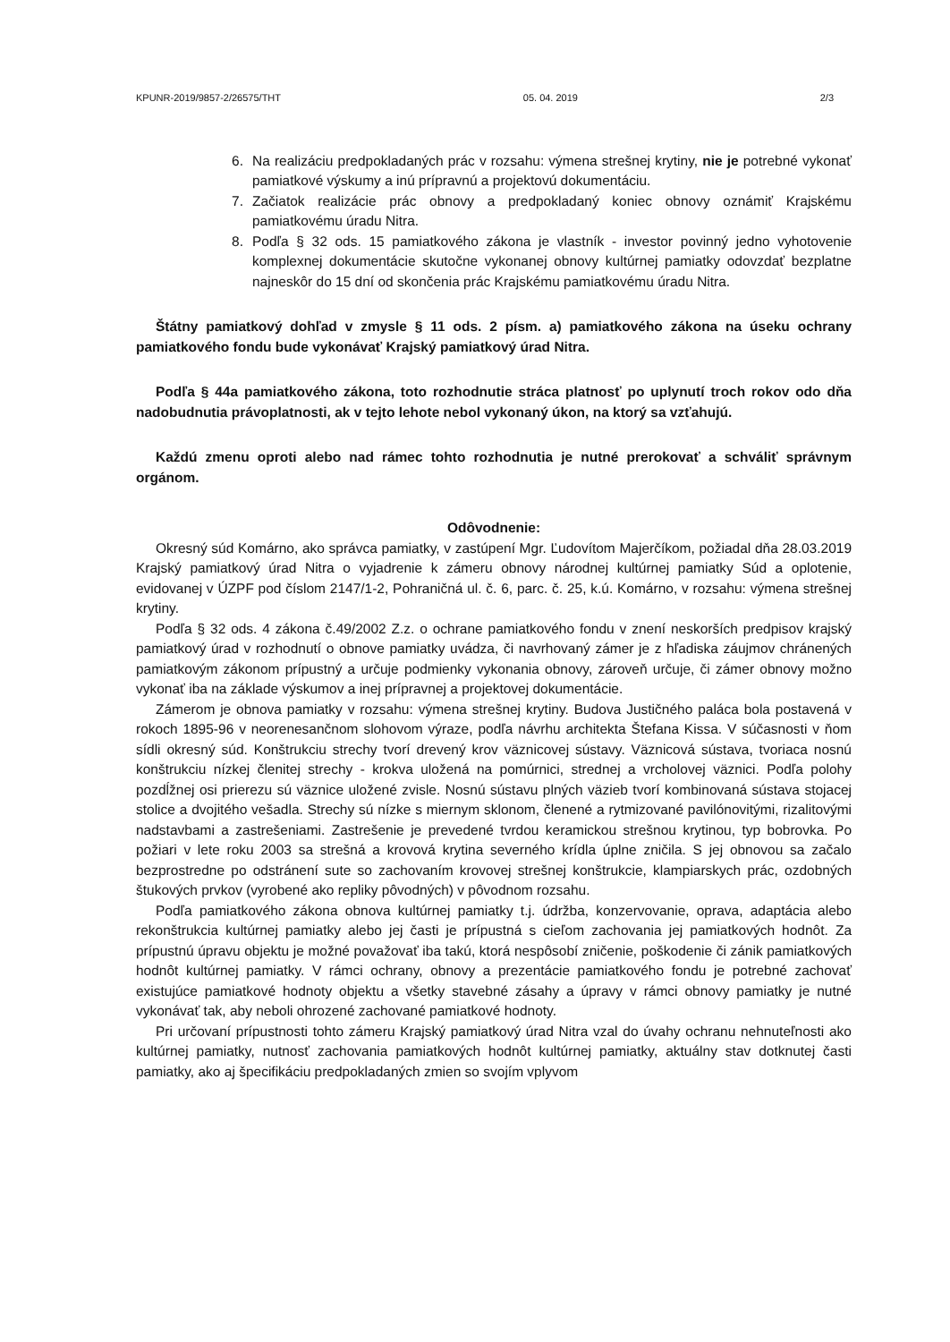KPUNR-2019/9857-2/26575/THT 05. 04. 2019 2/3
6. Na realizáciu predpokladaných prác v rozsahu: výmena strešnej krytiny, nie je potrebné vykonať pamiatkové výskumy a inú prípravnú a projektovú dokumentáciu.
7. Začiatok realizácie prác obnovy a predpokladaný koniec obnovy oznámiť Krajskému pamiatkovému úradu Nitra.
8. Podľa § 32 ods. 15 pamiatkového zákona je vlastník - investor povinný jedno vyhotovenie komplexnej dokumentácie skutočne vykonanej obnovy kultúrnej pamiatky odovzdať bezplatne najneskôr do 15 dní od skončenia prác Krajskému pamiatkovému úradu Nitra.
Štátny pamiatkový dohľad v zmysle § 11 ods. 2 písm. a) pamiatkového zákona na úseku ochrany pamiatkového fondu bude vykonávať Krajský pamiatkový úrad Nitra.
Podľa § 44a pamiatkového zákona, toto rozhodnutie stráca platnosť po uplynutí troch rokov odo dňa nadobudnutia právoplatnosti, ak v tejto lehote nebol vykonaný úkon, na ktorý sa vzťahujú.
Každú zmenu oproti alebo nad rámec tohto rozhodnutia je nutné prerokovať a schváliť správnym orgánom.
Odôvodnenie:
Okresný súd Komárno, ako správca pamiatky, v zastúpení Mgr. Ľudovítom Majerčíkom, požiadal dňa 28.03.2019 Krajský pamiatkový úrad Nitra o vyjadrenie k zámeru obnovy národnej kultúrnej pamiatky Súd a oplotenie, evidovanej v ÚZPF pod číslom 2147/1-2, Pohraničná ul. č. 6, parc. č. 25, k.ú. Komárno, v rozsahu: výmena strešnej krytiny.
Podľa § 32 ods. 4 zákona č.49/2002 Z.z. o ochrane pamiatkového fondu v znení neskorších predpisov krajský pamiatkový úrad v rozhodnutí o obnove pamiatky uvádza, či navrhovaný zámer je z hľadiska záujmov chránených pamiatkovým zákonom prípustný a určuje podmienky vykonania obnovy, zároveň určuje, či zámer obnovy možno vykonať iba na základe výskumov a inej prípravnej a projektovej dokumentácie.
Zámerom je obnova pamiatky v rozsahu: výmena strešnej krytiny. Budova Justičného paláca bola postavená v rokoch 1895-96 v neorenesančnom slohovom výraze, podľa návrhu architekta Štefana Kissa. V súčasnosti v ňom sídli okresný súd. Konštrukciu strechy tvorí drevený krov väznicovej sústavy. Väznicová sústava, tvoriaca nosnú konštrukciu nízkej členitej strechy - krokva uložená na pomúrnici, strednej a vrcholovej väznici. Podľa polohy pozdĺžnej osi prierezu sú väznice uložené zvisle. Nosnú sústavu plných väzieb tvorí kombinovaná sústava stojacej stolice a dvojitého vešadla. Strechy sú nízke s miernym sklonom, členené a rytmizované pavilónovitými, rizalitovými nadstavbami a zastrešeniami. Zastrešenie je prevedené tvrdou keramickou strešnou krytinou, typ bobrovka. Po požiari v lete roku 2003 sa strešná a krovová krytina severného krídla úplne zničila. S jej obnovou sa začalo bezprostredne po odstránení sute so zachovaním krovovej strešnej konštrukcie, klampiarskych prác, ozdobných štukových prvkov (vyrobené ako repliky pôvodných) v pôvodnom rozsahu.
Podľa pamiatkového zákona obnova kultúrnej pamiatky t.j. údržba, konzervovanie, oprava, adaptácia alebo rekonštrukcia kultúrnej pamiatky alebo jej časti je prípustná s cieľom zachovania jej pamiatkových hodnôt. Za prípustnú úpravu objektu je možné považovať iba takú, ktorá nespôsobí zničenie, poškodenie či zánik pamiatkových hodnôt kultúrnej pamiatky. V rámci ochrany, obnovy a prezentácie pamiatkového fondu je potrebné zachovať existujúce pamiatkové hodnoty objektu a všetky stavebné zásahy a úpravy v rámci obnovy pamiatky je nutné vykonávať tak, aby neboli ohrozené zachované pamiatkové hodnoty.
Pri určovaní prípustnosti tohto zámeru Krajský pamiatkový úrad Nitra vzal do úvahy ochranu nehnuteľnosti ako kultúrnej pamiatky, nutnosť zachovania pamiatkových hodnôt kultúrnej pamiatky, aktuálny stav dotknutej časti pamiatky, ako aj špecifikáciu predpokladaných zmien so svojím vplyvom